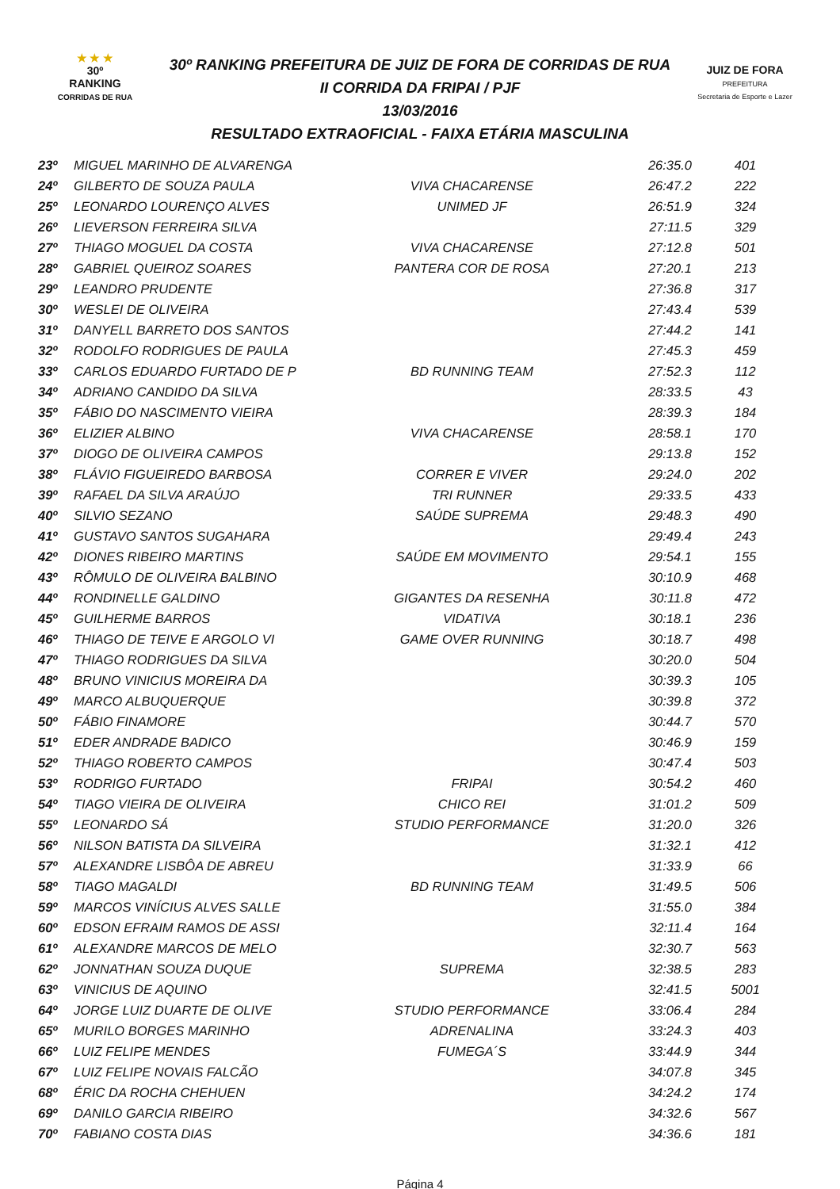★ ★ ★
30º
RANKING
CORRIDAS DE RUA
30º RANKING PREFEITURA DE JUIZ DE FORA DE CORRIDAS DE RUA
II CORRIDA DA FRIPAI / PJF
13/03/2016
RESULTADO EXTRAOFICIAL - FAIXA ETÁRIA MASCULINA
JUIZ DE FORA
PREFEITURA
Secretaria de Esporte e Lazer
| 23º | MIGUEL MARINHO DE ALVARENGA | | 26:35.0 | 401 |
| 24º | GILBERTO DE SOUZA PAULA | VIVA CHACARENSE | 26:47.2 | 222 |
| 25º | LEONARDO LOURENÇO ALVES | UNIMED JF | 26:51.9 | 324 |
| 26º | LIEVERSON FERREIRA SILVA | | 27:11.5 | 329 |
| 27º | THIAGO MOGUEL DA COSTA | VIVA CHACARENSE | 27:12.8 | 501 |
| 28º | GABRIEL QUEIROZ SOARES | PANTERA COR DE ROSA | 27:20.1 | 213 |
| 29º | LEANDRO PRUDENTE | | 27:36.8 | 317 |
| 30º | WESLEI DE OLIVEIRA | | 27:43.4 | 539 |
| 31º | DANYELL BARRETO DOS SANTOS | | 27:44.2 | 141 |
| 32º | RODOLFO RODRIGUES DE PAULA | | 27:45.3 | 459 |
| 33º | CARLOS EDUARDO FURTADO DE P | BD RUNNING TEAM | 27:52.3 | 112 |
| 34º | ADRIANO CANDIDO DA SILVA | | 28:33.5 | 43 |
| 35º | FÁBIO DO NASCIMENTO VIEIRA | | 28:39.3 | 184 |
| 36º | ELIZIER ALBINO | VIVA CHACARENSE | 28:58.1 | 170 |
| 37º | DIOGO DE OLIVEIRA CAMPOS | | 29:13.8 | 152 |
| 38º | FLÁVIO FIGUEIREDO BARBOSA | CORRER E VIVER | 29:24.0 | 202 |
| 39º | RAFAEL DA SILVA ARAÚJO | TRI RUNNER | 29:33.5 | 433 |
| 40º | SILVIO SEZANO | SAÚDE SUPREMA | 29:48.3 | 490 |
| 41º | GUSTAVO SANTOS SUGAHARA | | 29:49.4 | 243 |
| 42º | DIONES RIBEIRO MARTINS | SAÚDE EM MOVIMENTO | 29:54.1 | 155 |
| 43º | RÔMULO DE OLIVEIRA BALBINO | | 30:10.9 | 468 |
| 44º | RONDINELLE GALDINO | GIGANTES DA RESENHA | 30:11.8 | 472 |
| 45º | GUILHERME BARROS | VIDATIVA | 30:18.1 | 236 |
| 46º | THIAGO DE TEIVE E ARGOLO VI | GAME OVER RUNNING | 30:18.7 | 498 |
| 47º | THIAGO RODRIGUES DA SILVA | | 30:20.0 | 504 |
| 48º | BRUNO VINICIUS MOREIRA DA | | 30:39.3 | 105 |
| 49º | MARCO ALBUQUERQUE | | 30:39.8 | 372 |
| 50º | FÁBIO FINAMORE | | 30:44.7 | 570 |
| 51º | EDER ANDRADE BADICO | | 30:46.9 | 159 |
| 52º | THIAGO ROBERTO CAMPOS | | 30:47.4 | 503 |
| 53º | RODRIGO FURTADO | FRIPAI | 30:54.2 | 460 |
| 54º | TIAGO VIEIRA DE OLIVEIRA | CHICO REI | 31:01.2 | 509 |
| 55º | LEONARDO SÁ | STUDIO PERFORMANCE | 31:20.0 | 326 |
| 56º | NILSON BATISTA DA SILVEIRA | | 31:32.1 | 412 |
| 57º | ALEXANDRE LISBÔA DE ABREU | | 31:33.9 | 66 |
| 58º | TIAGO MAGALDI | BD RUNNING TEAM | 31:49.5 | 506 |
| 59º | MARCOS VINÍCIUS ALVES SALLE | | 31:55.0 | 384 |
| 60º | EDSON EFRAIM RAMOS DE ASSI | | 32:11.4 | 164 |
| 61º | ALEXANDRE MARCOS DE MELO | | 32:30.7 | 563 |
| 62º | JONNATHAN SOUZA DUQUE | SUPREMA | 32:38.5 | 283 |
| 63º | VINICIUS DE AQUINO | | 32:41.5 | 5001 |
| 64º | JORGE LUIZ DUARTE DE OLIVE | STUDIO PERFORMANCE | 33:06.4 | 284 |
| 65º | MURILO BORGES MARINHO | ADRENALINA | 33:24.3 | 403 |
| 66º | LUIZ FELIPE MENDES | FUMEGA´S | 33:44.9 | 344 |
| 67º | LUIZ FELIPE NOVAIS FALCÃO | | 34:07.8 | 345 |
| 68º | ÉRIC DA ROCHA CHEHUEN | | 34:24.2 | 174 |
| 69º | DANILO GARCIA RIBEIRO | | 34:32.6 | 567 |
| 70º | FABIANO COSTA DIAS | | 34:36.6 | 181 |
Página 4